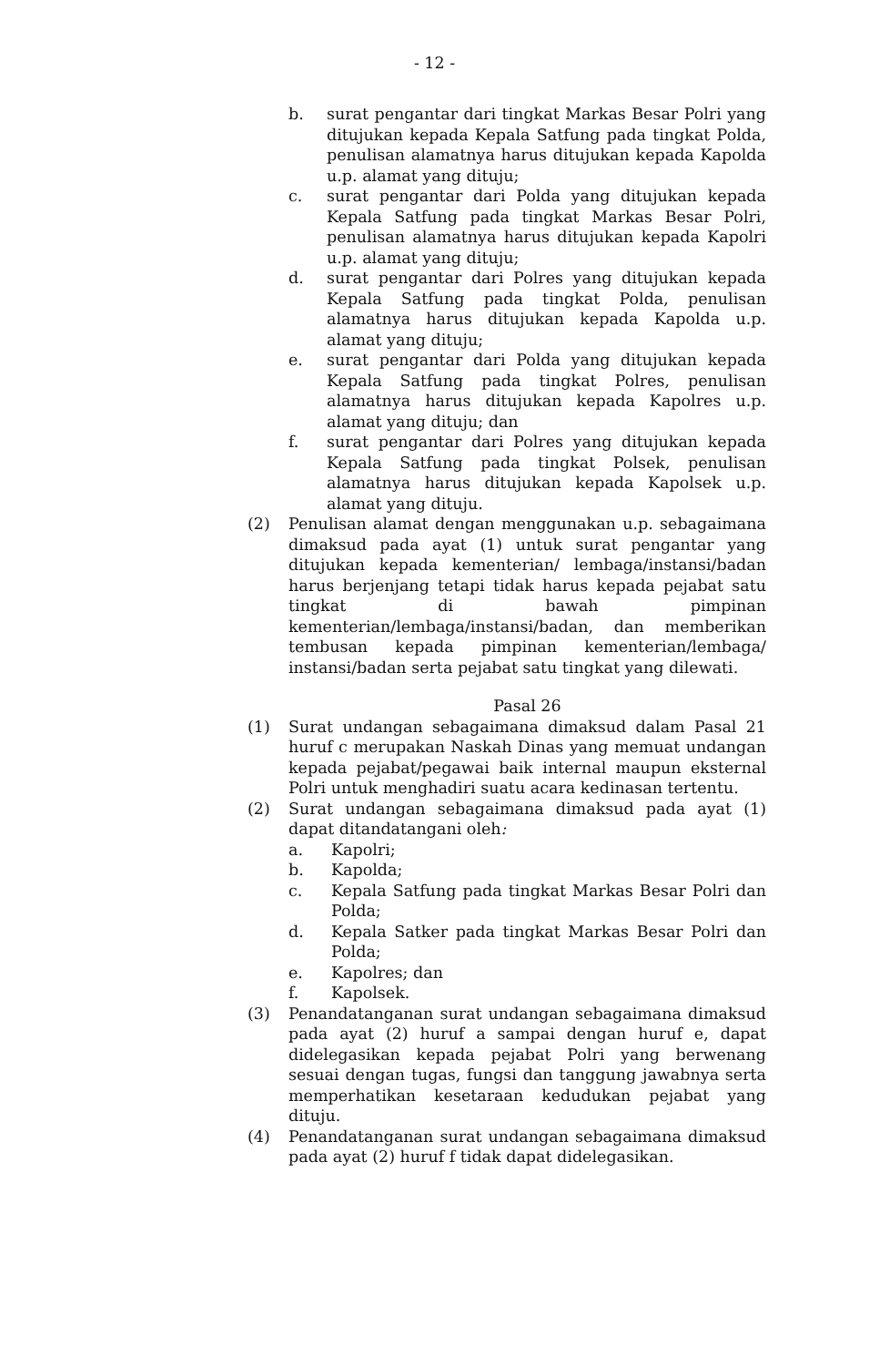- 12 -
b. surat pengantar dari tingkat Markas Besar Polri yang ditujukan kepada Kepala Satfung pada tingkat Polda, penulisan alamatnya harus ditujukan kepada Kapolda u.p. alamat yang dituju;
c. surat pengantar dari Polda yang ditujukan kepada Kepala Satfung pada tingkat Markas Besar Polri, penulisan alamatnya harus ditujukan kepada Kapolri u.p. alamat yang dituju;
d. surat pengantar dari Polres yang ditujukan kepada Kepala Satfung pada tingkat Polda, penulisan alamatnya harus ditujukan kepada Kapolda u.p. alamat yang dituju;
e. surat pengantar dari Polda yang ditujukan kepada Kepala Satfung pada tingkat Polres, penulisan alamatnya harus ditujukan kepada Kapolres u.p. alamat yang dituju; dan
f. surat pengantar dari Polres yang ditujukan kepada Kepala Satfung pada tingkat Polsek, penulisan alamatnya harus ditujukan kepada Kapolsek u.p. alamat yang dituju.
(2) Penulisan alamat dengan menggunakan u.p. sebagaimana dimaksud pada ayat (1) untuk surat pengantar yang ditujukan kepada kementerian/ lembaga/instansi/badan harus berjenjang tetapi tidak harus kepada pejabat satu tingkat di bawah pimpinan kementerian/lembaga/instansi/badan, dan memberikan tembusan kepada pimpinan kementerian/lembaga/ instansi/badan serta pejabat satu tingkat yang dilewati.
Pasal 26
(1) Surat undangan sebagaimana dimaksud dalam Pasal 21 huruf c merupakan Naskah Dinas yang memuat undangan kepada pejabat/pegawai baik internal maupun eksternal Polri untuk menghadiri suatu acara kedinasan tertentu.
(2) Surat undangan sebagaimana dimaksud pada ayat (1) dapat ditandatangani oleh:
a. Kapolri;
b. Kapolda;
c. Kepala Satfung pada tingkat Markas Besar Polri dan Polda;
d. Kepala Satker pada tingkat Markas Besar Polri dan Polda;
e. Kapolres; dan
f. Kapolsek.
(3) Penandatanganan surat undangan sebagaimana dimaksud pada ayat (2) huruf a sampai dengan huruf e, dapat didelegasikan kepada pejabat Polri yang berwenang sesuai dengan tugas, fungsi dan tanggung jawabnya serta memperhatikan kesetaraan kedudukan pejabat yang dituju.
(4) Penandatanganan surat undangan sebagaimana dimaksud pada ayat (2) huruf f tidak dapat didelegasikan.